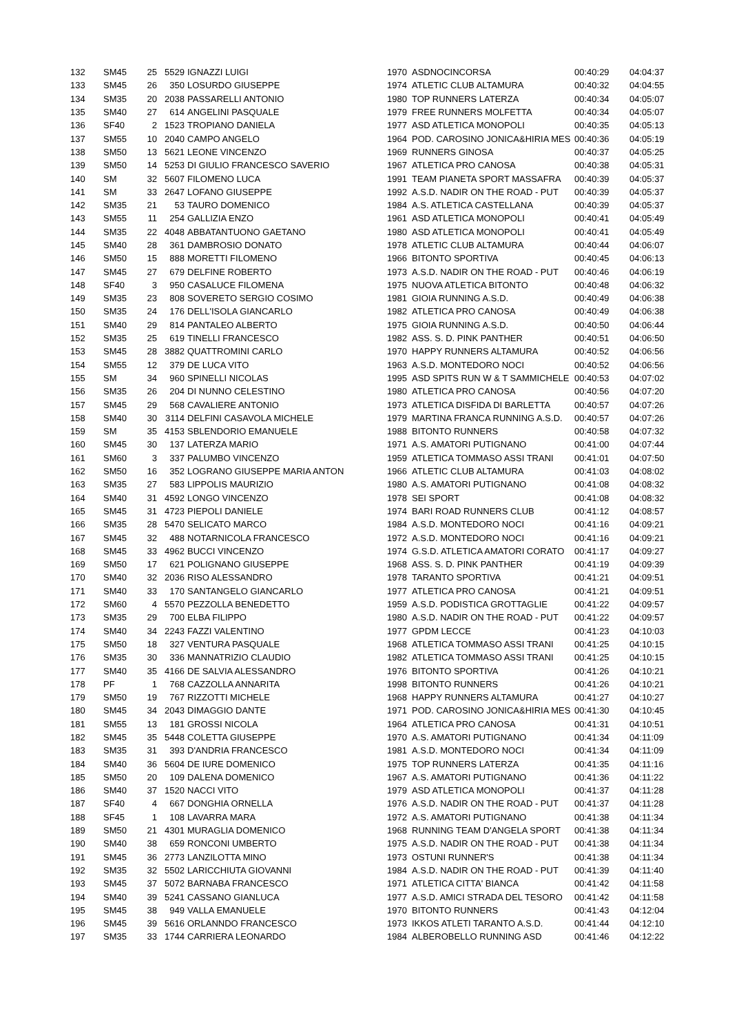| 132 | SM45 | 25 | 5529 | IGNAZZI LUIGI | 1970 | ASDNOCINCORSA | 00:40:29 | 04:04:37 |
| 133 | SM45 | 26 | 350 | LOSURDO GIUSEPPE | 1974 | ATLETIC CLUB ALTAMURA | 00:40:32 | 04:04:55 |
| 134 | SM35 | 20 | 2038 | PASSARELLI ANTONIO | 1980 | TOP RUNNERS LATERZA | 00:40:34 | 04:05:07 |
| 135 | SM40 | 27 | 614 | ANGELINI PASQUALE | 1979 | FREE RUNNERS MOLFETTA | 00:40:34 | 04:05:07 |
| 136 | SF40 | 2 | 1523 | TROPIANO DANIELA | 1977 | ASD ATLETICA MONOPOLI | 00:40:35 | 04:05:13 |
| 137 | SM55 | 10 | 2040 | CAMPO ANGELO | 1964 | POD. CAROSINO JONICA&HIRIA MES | 00:40:36 | 04:05:19 |
| 138 | SM50 | 13 | 5621 | LEONE VINCENZO | 1969 | RUNNERS GINOSA | 00:40:37 | 04:05:25 |
| 139 | SM50 | 14 | 5253 | DI GIULIO FRANCESCO SAVERIO | 1967 | ATLETICA PRO CANOSA | 00:40:38 | 04:05:31 |
| 140 | SM | 32 | 5607 | FILOMENO LUCA | 1991 | TEAM PIANETA SPORT MASSAFRA | 00:40:39 | 04:05:37 |
| 141 | SM | 33 | 2647 | LOFANO GIUSEPPE | 1992 | A.S.D. NADIR ON THE ROAD - PUT | 00:40:39 | 04:05:37 |
| 142 | SM35 | 21 | 53 | TAURO DOMENICO | 1984 | A.S. ATLETICA CASTELLANA | 00:40:39 | 04:05:37 |
| 143 | SM55 | 11 | 254 | GALLIZIA ENZO | 1961 | ASD ATLETICA MONOPOLI | 00:40:41 | 04:05:49 |
| 144 | SM35 | 22 | 4048 | ABBATANTUONO GAETANO | 1980 | ASD ATLETICA MONOPOLI | 00:40:41 | 04:05:49 |
| 145 | SM40 | 28 | 361 | DAMBROSIO DONATO | 1978 | ATLETIC CLUB ALTAMURA | 00:40:44 | 04:06:07 |
| 146 | SM50 | 15 | 888 | MORETTI FILOMENO | 1966 | BITONTO SPORTIVA | 00:40:45 | 04:06:13 |
| 147 | SM45 | 27 | 679 | DELFINE ROBERTO | 1973 | A.S.D. NADIR ON THE ROAD - PUT | 00:40:46 | 04:06:19 |
| 148 | SF40 | 3 | 950 | CASALUCE FILOMENA | 1975 | NUOVA ATLETICA BITONTO | 00:40:48 | 04:06:32 |
| 149 | SM35 | 23 | 808 | SOVERETO SERGIO COSIMO | 1981 | GIOIA RUNNING A.S.D. | 00:40:49 | 04:06:38 |
| 150 | SM35 | 24 | 176 | DELL'ISOLA GIANCARLO | 1982 | ATLETICA PRO CANOSA | 00:40:49 | 04:06:38 |
| 151 | SM40 | 29 | 814 | PANTALEO ALBERTO | 1975 | GIOIA RUNNING A.S.D. | 00:40:50 | 04:06:44 |
| 152 | SM35 | 25 | 619 | TINELLI FRANCESCO | 1982 | ASS. S. D. PINK PANTHER | 00:40:51 | 04:06:50 |
| 153 | SM45 | 28 | 3882 | QUATTROMINI CARLO | 1970 | HAPPY RUNNERS ALTAMURA | 00:40:52 | 04:06:56 |
| 154 | SM55 | 12 | 379 | DE LUCA VITO | 1963 | A.S.D. MONTEDORO NOCI | 00:40:52 | 04:06:56 |
| 155 | SM | 34 | 960 | SPINELLI NICOLAS | 1995 | ASD SPITS RUN W & T SAMMICHELE | 00:40:53 | 04:07:02 |
| 156 | SM35 | 26 | 204 | DI NUNNO CELESTINO | 1980 | ATLETICA PRO CANOSA | 00:40:56 | 04:07:20 |
| 157 | SM45 | 29 | 568 | CAVALIERE ANTONIO | 1973 | ATLETICA DISFIDA DI BARLETTA | 00:40:57 | 04:07:26 |
| 158 | SM40 | 30 | 3114 | DELFINI CASAVOLA MICHELE | 1979 | MARTINA FRANCA RUNNING A.S.D. | 00:40:57 | 04:07:26 |
| 159 | SM | 35 | 4153 | SBLENDORIO EMANUELE | 1988 | BITONTO RUNNERS | 00:40:58 | 04:07:32 |
| 160 | SM45 | 30 | 137 | LATERZA MARIO | 1971 | A.S. AMATORI PUTIGNANO | 00:41:00 | 04:07:44 |
| 161 | SM60 | 3 | 337 | PALUMBO VINCENZO | 1959 | ATLETICA TOMMASO ASSI TRANI | 00:41:01 | 04:07:50 |
| 162 | SM50 | 16 | 352 | LOGRANO GIUSEPPE MARIA ANTON | 1966 | ATLETIC CLUB ALTAMURA | 00:41:03 | 04:08:02 |
| 163 | SM35 | 27 | 583 | LIPPOLIS MAURIZIO | 1980 | A.S. AMATORI PUTIGNANO | 00:41:08 | 04:08:32 |
| 164 | SM40 | 31 | 4592 | LONGO VINCENZO | 1978 | SEI SPORT | 00:41:08 | 04:08:32 |
| 165 | SM45 | 31 | 4723 | PIEPOLI DANIELE | 1974 | BARI ROAD RUNNERS CLUB | 00:41:12 | 04:08:57 |
| 166 | SM35 | 28 | 5470 | SELICATO MARCO | 1984 | A.S.D. MONTEDORO NOCI | 00:41:16 | 04:09:21 |
| 167 | SM45 | 32 | 488 | NOTARNICOLA FRANCESCO | 1972 | A.S.D. MONTEDORO NOCI | 00:41:16 | 04:09:21 |
| 168 | SM45 | 33 | 4962 | BUCCI VINCENZO | 1974 | G.S.D. ATLETICA AMATORI CORATO | 00:41:17 | 04:09:27 |
| 169 | SM50 | 17 | 621 | POLIGNANO GIUSEPPE | 1968 | ASS. S. D. PINK PANTHER | 00:41:19 | 04:09:39 |
| 170 | SM40 | 32 | 2036 | RISO ALESSANDRO | 1978 | TARANTO SPORTIVA | 00:41:21 | 04:09:51 |
| 171 | SM40 | 33 | 170 | SANTANGELO GIANCARLO | 1977 | ATLETICA PRO CANOSA | 00:41:21 | 04:09:51 |
| 172 | SM60 | 4 | 5570 | PEZZOLLA BENEDETTO | 1959 | A.S.D. PODISTICA GROTTAGLIE | 00:41:22 | 04:09:57 |
| 173 | SM35 | 29 | 700 | ELBA FILIPPO | 1980 | A.S.D. NADIR ON THE ROAD - PUT | 00:41:22 | 04:09:57 |
| 174 | SM40 | 34 | 2243 | FAZZI VALENTINO | 1977 | GPDM LECCE | 00:41:23 | 04:10:03 |
| 175 | SM50 | 18 | 327 | VENTURA PASQUALE | 1968 | ATLETICA TOMMASO ASSI TRANI | 00:41:25 | 04:10:15 |
| 176 | SM35 | 30 | 336 | MANNATRIZIO CLAUDIO | 1982 | ATLETICA TOMMASO ASSI TRANI | 00:41:25 | 04:10:15 |
| 177 | SM40 | 35 | 4166 | DE SALVIA ALESSANDRO | 1976 | BITONTO SPORTIVA | 00:41:26 | 04:10:21 |
| 178 | PF | 1 | 768 | CAZZOLLA ANNARITA | 1998 | BITONTO RUNNERS | 00:41:26 | 04:10:21 |
| 179 | SM50 | 19 | 767 | RIZZOTTI MICHELE | 1968 | HAPPY RUNNERS ALTAMURA | 00:41:27 | 04:10:27 |
| 180 | SM45 | 34 | 2043 | DIMAGGIO DANTE | 1971 | POD. CAROSINO JONICA&HIRIA MES | 00:41:30 | 04:10:45 |
| 181 | SM55 | 13 | 181 | GROSSI NICOLA | 1964 | ATLETICA PRO CANOSA | 00:41:31 | 04:10:51 |
| 182 | SM45 | 35 | 5448 | COLETTA GIUSEPPE | 1970 | A.S. AMATORI PUTIGNANO | 00:41:34 | 04:11:09 |
| 183 | SM35 | 31 | 393 | D'ANDRIA FRANCESCO | 1981 | A.S.D. MONTEDORO NOCI | 00:41:34 | 04:11:09 |
| 184 | SM40 | 36 | 5604 | DE IURE DOMENICO | 1975 | TOP RUNNERS LATERZA | 00:41:35 | 04:11:16 |
| 185 | SM50 | 20 | 109 | DALENA DOMENICO | 1967 | A.S. AMATORI PUTIGNANO | 00:41:36 | 04:11:22 |
| 186 | SM40 | 37 | 1520 | NACCI VITO | 1979 | ASD ATLETICA MONOPOLI | 00:41:37 | 04:11:28 |
| 187 | SF40 | 4 | 667 | DONGHIA ORNELLA | 1976 | A.S.D. NADIR ON THE ROAD - PUT | 00:41:37 | 04:11:28 |
| 188 | SF45 | 1 | 108 | LAVARRA MARA | 1972 | A.S. AMATORI PUTIGNANO | 00:41:38 | 04:11:34 |
| 189 | SM50 | 21 | 4301 | MURAGLIA DOMENICO | 1968 | RUNNING TEAM D'ANGELA SPORT | 00:41:38 | 04:11:34 |
| 190 | SM40 | 38 | 659 | RONCONI UMBERTO | 1975 | A.S.D. NADIR ON THE ROAD - PUT | 00:41:38 | 04:11:34 |
| 191 | SM45 | 36 | 2773 | LANZILOTTA MINO | 1973 | OSTUNI RUNNER'S | 00:41:38 | 04:11:34 |
| 192 | SM35 | 32 | 5502 | LARICCHIUTA GIOVANNI | 1984 | A.S.D. NADIR ON THE ROAD - PUT | 00:41:39 | 04:11:40 |
| 193 | SM45 | 37 | 5072 | BARNABA FRANCESCO | 1971 | ATLETICA CITTA' BIANCA | 00:41:42 | 04:11:58 |
| 194 | SM40 | 39 | 5241 | CASSANO GIANLUCA | 1977 | A.S.D. AMICI STRADA DEL TESORO | 00:41:42 | 04:11:58 |
| 195 | SM45 | 38 | 949 | VALLA EMANUELE | 1970 | BITONTO RUNNERS | 00:41:43 | 04:12:04 |
| 196 | SM45 | 39 | 5616 | ORLANNDO FRANCESCO | 1973 | IKKOS ATLETI TARANTO A.S.D. | 00:41:44 | 04:12:10 |
| 197 | SM35 | 33 | 1744 | CARRIERA LEONARDO | 1984 | ALBEROBELLO RUNNING ASD | 00:41:46 | 04:12:22 |